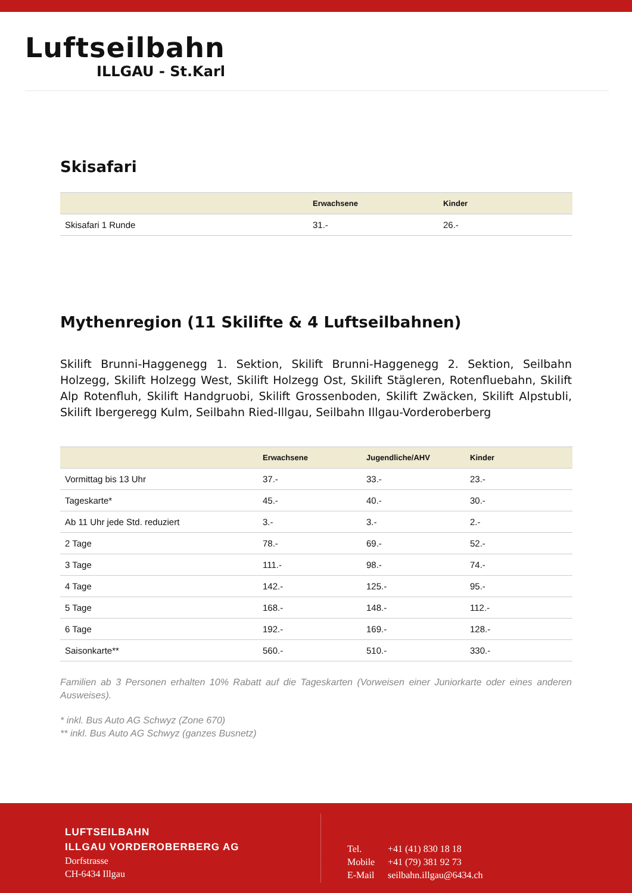Luftseilbahn
ILLGAU - St.Karl
Skisafari
| | Erwachsene | Kinder |
| --- | --- | --- |
| Skisafari 1 Runde | 31.- | 26.- |
Mythenregion (11 Skilifte & 4 Luftseilbahnen)
Skilift Brunni-Haggenegg 1. Sektion, Skilift Brunni-Haggenegg 2. Sektion, Seilbahn Holzegg, Skilift Holzegg West, Skilift Holzegg Ost, Skilift Stägleren, Rotenfluebahn, Skilift Alp Rotenfluh, Skilift Handgruobi, Skilift Grossenboden, Skilift Zwäcken, Skilift Alpstubli, Skilift Ibergeregg Kulm, Seilbahn Ried-Illgau, Seilbahn Illgau-Vorderoberberg
| | Erwachsene | Jugendliche/AHV | Kinder |
| --- | --- | --- | --- |
| Vormittag bis 13 Uhr | 37.- | 33.- | 23.- |
| Tageskarte* | 45.- | 40.- | 30.- |
| Ab 11 Uhr jede Std. reduziert | 3.- | 3.- | 2.- |
| 2 Tage | 78.- | 69.- | 52.- |
| 3 Tage | 111.- | 98.- | 74.- |
| 4 Tage | 142.- | 125.- | 95.- |
| 5 Tage | 168.- | 148.- | 112.- |
| 6 Tage | 192.- | 169.- | 128.- |
| Saisonkarte** | 560.- | 510.- | 330.- |
Familien ab 3 Personen erhalten 10% Rabatt auf die Tageskarten (Vorweisen einer Juniorkarte oder eines anderen Ausweises).
* inkl. Bus Auto AG Schwyz (Zone 670)
** inkl. Bus Auto AG Schwyz (ganzes Busnetz)
LUFTSEILBAHN
ILLGAU VORDEROBERBERG AG
Dorfstrasse
CH-6434 Illgau
Tel. +41 (41) 830 18 18
Mobile +41 (79) 381 92 73
E-Mail seilbahn.illgau@6434.ch